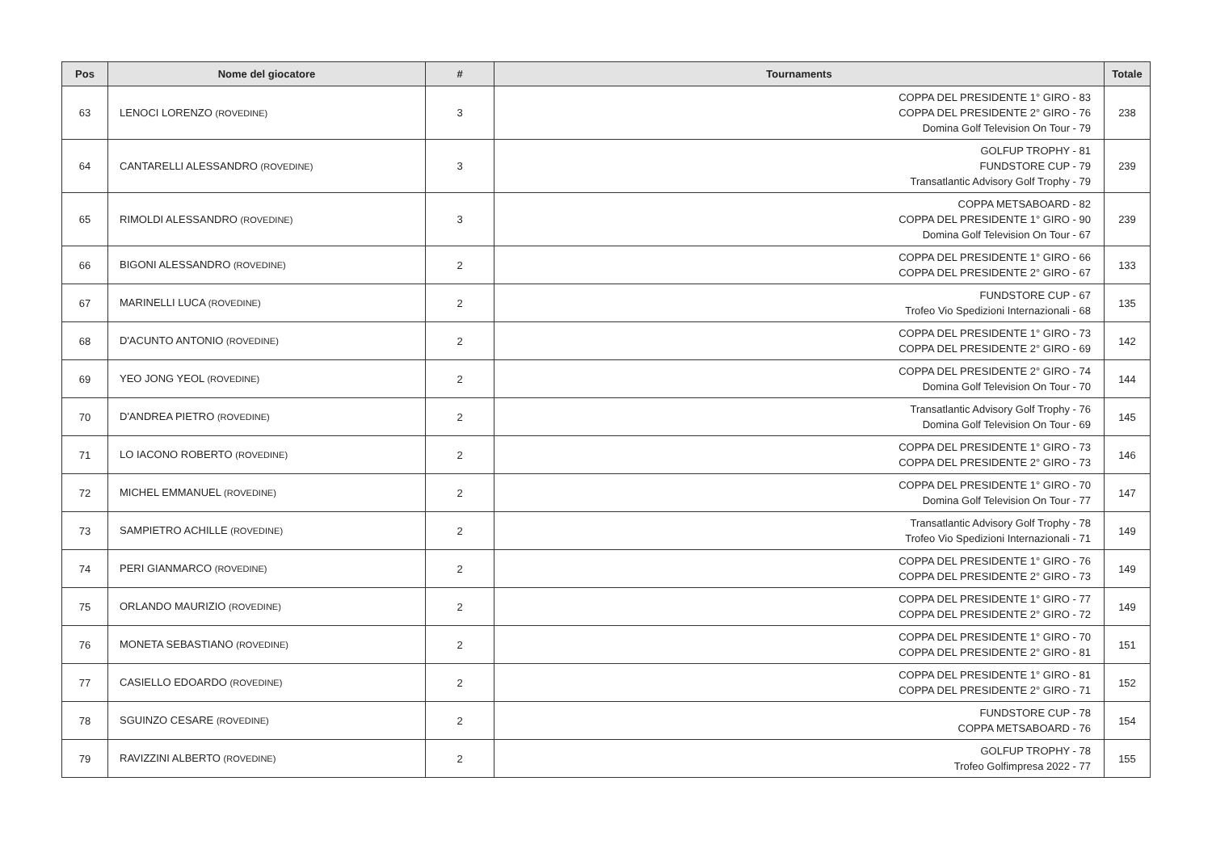| Pos | Nome del giocatore | # | Tournaments | Totale |
| --- | --- | --- | --- | --- |
| 63 | LENOCI LORENZO (ROVEDINE) | 3 | COPPA DEL PRESIDENTE 1° GIRO - 83 COPPA DEL PRESIDENTE 2° GIRO - 76 Domina Golf Television On Tour - 79 | 238 |
| 64 | CANTARELLI ALESSANDRO (ROVEDINE) | 3 | GOLFUP TROPHY - 81 FUNDSTORE CUP - 79 Transatlantic Advisory Golf Trophy - 79 | 239 |
| 65 | RIMOLDI ALESSANDRO (ROVEDINE) | 3 | COPPA METSABOARD - 82 COPPA DEL PRESIDENTE 1° GIRO - 90 Domina Golf Television On Tour - 67 | 239 |
| 66 | BIGONI ALESSANDRO (ROVEDINE) | 2 | COPPA DEL PRESIDENTE 1° GIRO - 66 COPPA DEL PRESIDENTE 2° GIRO - 67 | 133 |
| 67 | MARINELLI LUCA (ROVEDINE) | 2 | FUNDSTORE CUP - 67 Trofeo Vio Spedizioni Internazionali - 68 | 135 |
| 68 | D'ACUNTO ANTONIO (ROVEDINE) | 2 | COPPA DEL PRESIDENTE 1° GIRO - 73 COPPA DEL PRESIDENTE 2° GIRO - 69 | 142 |
| 69 | YEO JONG YEOL (ROVEDINE) | 2 | COPPA DEL PRESIDENTE 2° GIRO - 74 Domina Golf Television On Tour - 70 | 144 |
| 70 | D'ANDREA PIETRO (ROVEDINE) | 2 | Transatlantic Advisory Golf Trophy - 76 Domina Golf Television On Tour - 69 | 145 |
| 71 | LO IACONO ROBERTO (ROVEDINE) | 2 | COPPA DEL PRESIDENTE 1° GIRO - 73 COPPA DEL PRESIDENTE 2° GIRO - 73 | 146 |
| 72 | MICHEL EMMANUEL (ROVEDINE) | 2 | COPPA DEL PRESIDENTE 1° GIRO - 70 Domina Golf Television On Tour - 77 | 147 |
| 73 | SAMPIETRO ACHILLE (ROVEDINE) | 2 | Transatlantic Advisory Golf Trophy - 78 Trofeo Vio Spedizioni Internazionali - 71 | 149 |
| 74 | PERI GIANMARCO (ROVEDINE) | 2 | COPPA DEL PRESIDENTE 1° GIRO - 76 COPPA DEL PRESIDENTE 2° GIRO - 73 | 149 |
| 75 | ORLANDO MAURIZIO (ROVEDINE) | 2 | COPPA DEL PRESIDENTE 1° GIRO - 77 COPPA DEL PRESIDENTE 2° GIRO - 72 | 149 |
| 76 | MONETA SEBASTIANO (ROVEDINE) | 2 | COPPA DEL PRESIDENTE 1° GIRO - 70 COPPA DEL PRESIDENTE 2° GIRO - 81 | 151 |
| 77 | CASIELLO EDOARDO (ROVEDINE) | 2 | COPPA DEL PRESIDENTE 1° GIRO - 81 COPPA DEL PRESIDENTE 2° GIRO - 71 | 152 |
| 78 | SGUINZO CESARE (ROVEDINE) | 2 | FUNDSTORE CUP - 78 COPPA METSABOARD - 76 | 154 |
| 79 | RAVIZZINI ALBERTO (ROVEDINE) | 2 | GOLFUP TROPHY - 78 Trofeo Golfimpresa 2022 - 77 | 155 |